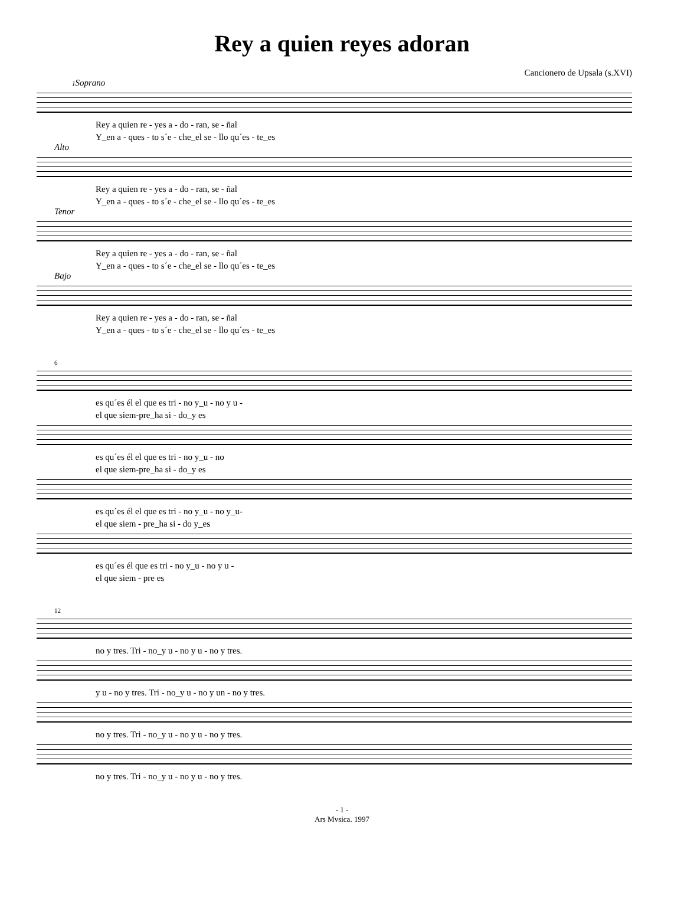Rey a quien reyes adoran
Cancionero de Upsala (s.XVI)
1 Soprano
Rey a quien re - yes a - do - ran, se - ñal
Y_en a - ques - to s´e - che_el se - llo qu´es - te_es
Alto
Rey a quien re - yes a - do - ran, se - ñal
Y_en a - ques - to s´e - che_el se - llo qu´es - te_es
Tenor
Rey a quien re - yes a - do - ran, se - ñal
Y_en a - ques - to s´e - che_el se - llo qu´es - te_es
Bajo
Rey a quien re - yes a - do - ran, se - ñal
Y_en a - ques - to s´e - che_el se - llo qu´es - te_es
6
es qu´es él el que es tri - no y_u - no y u -
el que siem-pre_ha si - do_y es
es qu´es él el que es tri - no y_u - no
el que siem-pre_ha si - do_y es
es qu´es él el que es tri - no y_u - no y_u-
el que siem - pre_ha si - do y_es
es qu´es él que es tri - no y_u - no y u -
el que siem - pre es
12
no y tres. Tri - no_y u - no y u - no y tres.
y u - no y tres. Tri - no_y u - no y un - no y tres.
no y tres. Tri - no_y u - no y u - no y tres.
no y tres. Tri - no_y u - no y u - no y tres.
- 1 -
Ars Mvsica. 1997